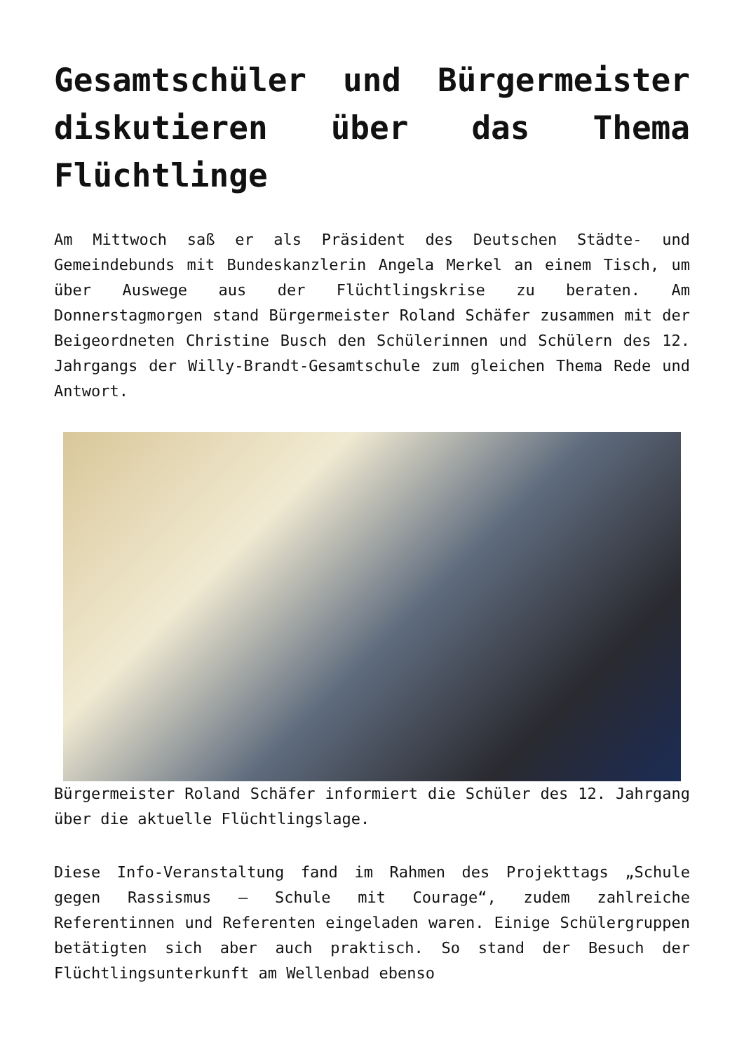Gesamtschüler und Bürgermeister diskutieren über das Thema Flüchtlinge
Am Mittwoch saß er als Präsident des Deutschen Städte- und Gemeindebunds mit Bundeskanzlerin Angela Merkel an einem Tisch, um über Auswege aus der Flüchtlingskrise zu beraten. Am Donnerstagmorgen stand Bürgermeister Roland Schäfer zusammen mit der Beigeordneten Christine Busch den Schülerinnen und Schülern des 12. Jahrgangs der Willy-Brandt-Gesamtschule zum gleichen Thema Rede und Antwort.
Bürgermeister Roland Schäfer informiert die Schüler des 12. Jahrgang über die aktuelle Flüchtlingslage.
Diese Info-Veranstaltung fand im Rahmen des Projekttags „Schule gegen Rassismus – Schule mit Courage“, zudem zahlreiche Referentinnen und Referenten eingeladen waren. Einige Schülergruppen betätigten sich aber auch praktisch. So stand der Besuch der Flüchtlingsunterkunft am Wellenbad ebenso